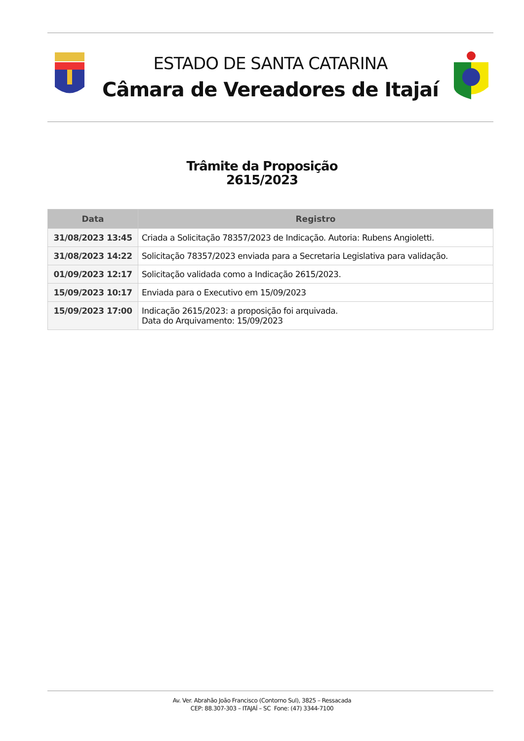ESTADO DE SANTA CATARINA
Câmara de Vereadores de Itajaí
Trâmite da Proposição
2615/2023
| Data | Registro |
| --- | --- |
| 31/08/2023 13:45 | Criada a Solicitação 78357/2023 de Indicação. Autoria: Rubens Angioletti. |
| 31/08/2023 14:22 | Solicitação 78357/2023 enviada para a Secretaria Legislativa para validação. |
| 01/09/2023 12:17 | Solicitação validada como a Indicação 2615/2023. |
| 15/09/2023 10:17 | Enviada para o Executivo em 15/09/2023 |
| 15/09/2023 17:00 | Indicação 2615/2023: a proposição foi arquivada. Data do Arquivamento: 15/09/2023 |
Av. Ver. Abrahão João Francisco (Contorno Sul), 3825 – Ressacada
CEP: 88.307-303 – ITAJAÍ – SC Fone: (47) 3344-7100